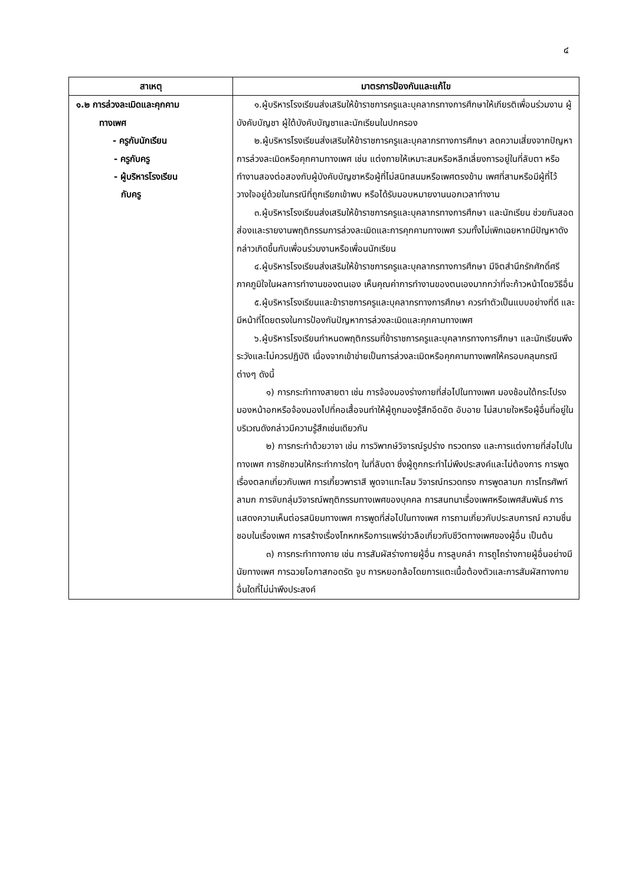๔
| สาเหตุ | มาตรการป้องกันและแก้ไข |
| --- | --- |
| ๑.๒ การล่วงละเมิดและคุกคาม ทางเพศ - ครูกับนักเรียน - ครูกับครู - ผู้บริหารโรงเรียน กับครู | ๑.ผู้บริหารโรงเรียนส่งเสริมให้ข้าราชการครูและบุคลากรทางการศึกษาให้เกียรติเพื่อนร่วมงาน ผู้บังคับบัญชา ผู้ใต้บังคับบัญชาและนักเรียนในปกครอง ๒.ผู้บริหารโรงเรียนส่งเสริมให้ข้าราชการครูและบุคลากรทางการศึกษา ลดความเสี่ยงจากปัญหาการล่วงละเมิดหรือคุกคามทางเพศ เช่น แต่งกายให้เหมาะสมหรือหลีกเลี่ยงการอยู่ในที่ลับตา หรือทำงานสองต่อสองกับผู้บังคับบัญชาหรือผู้ที่ไม่สนิทสนมหรือเพศตรงข้าม เพศที่สามหรือมีผู้ที่ไว้วางใจอยู่ด้วยในกรณีที่ถูกเรียกเข้าพบ หรือได้รับมอบหมายงานนอกเวลาทำงาน ๓.ผู้บริหารโรงเรียนส่งเสริมให้ข้าราชการครูและบุคลากรทางการศึกษา และนักเรียน ช่วยกันสอดส่องและรายงานพฤติกรรมการล่วงละเมิดและการคุกคามทางเพศ รวมทั้งไม่เพิกเฉยหากมีปัญหาดังกล่าวเกิดขึ้นกับเพื่อนร่วมงานหรือเพื่อนนักเรียน ๔.ผู้บริหารโรงเรียนส่งเสริมให้ข้าราชการครูและบุคลากรทางการศึกษา มีจิตสำนึกรักศักดิ์ศรี ภาคภูมิใจในผลการทำงานของตนเอง เห็นคุณค่าการทำงานของตนเองมากกว่าที่จะก้าวหน้าโดยวิธีอื่น ๕.ผู้บริหารโรงเรียนและข้าราชการครูและบุคลากรทางการศึกษา ควรทำตัวเป็นแบบอย่างที่ดี และมีหน้าที่โดยตรงในการป้องกันปัญหาการล่วงละเมิดและคุกคามทางเพศ ๖.ผู้บริหารโรงเรียนกำหนดพฤติกรรมที่ข้าราชการครูและบุคลากรทางการศึกษา และนักเรียนพึงระวังและไม่ควรปฏิบัติ เนื่องจากเข้าข่ายเป็นการล่วงละเมิดหรือคุกคามทางเพศให้ครอบคลุมกรณีต่างๆ ดังนี้ ๑) การกระทำทางสายตา เช่น การจ้องมองร่างกายที่ส่อไปในทางเพศ มองช้อนใต้กระโปรง มองหน้าอกหรือจ้องมองไปที่คอเสื้อจนทำให้ผู้ถูกมองรู้สึกอึดอัด อับอาย ไม่สบายใจหรือผู้อื่นที่อยู่ในบริเวณดังกล่าวมีความรู้สึกเช่นเดียวกัน ๒) การกระทำด้วยวาจา เช่น การวิพากษ์วิจารณ์รูปร่าง ทรวดทรง และการแต่งกายที่ส่อไปในทางเพศ การชักชวนให้กระทำการใดๆ ในที่ลับตา ซึ่งผู้ถูกกระทำไม่พึงประสงค์และไม่ต้องการ การพูดเรื่องตลกเกี่ยวกับเพศ การเกี้ยวพาราสี พูดจาแทะโลม วิจารณ์ทรวดทรง การพูดลามก การโทรศัพท์ลามก การจับกลุ่มวิจารณ์พฤติกรรมทางเพศของบุคคล การสนทนาเรื่องเพศหรือเพศสัมพันธ์ การแสดงความเห็นต่อรสนิยมทางเพศ การพูดที่ส่อไปในทางเพศ การถามเกี่ยวกับประสบการณ์ ความชื่นชอบในเรื่องเพศ การสร้างเรื่องโกหกหรือการแพร่ข่าวลือเกี่ยวกับชีวิตทางเพศของผู้อื่น เป็นต้น ๓) การกระทำทางกาย เช่น การสัมผัสร่างกายผู้อื่น การลูบคลำ การถูไถร่างกายผู้อื่นอย่างมีนัยทางเพศ การฉวยโอกาสกอดรัด จูบ การหยอกล้อโดยการแตะเนื้อต้องตัวและการสัมผัสทางกายอื่นใดที่ไม่น่าพึงประสงค์ |